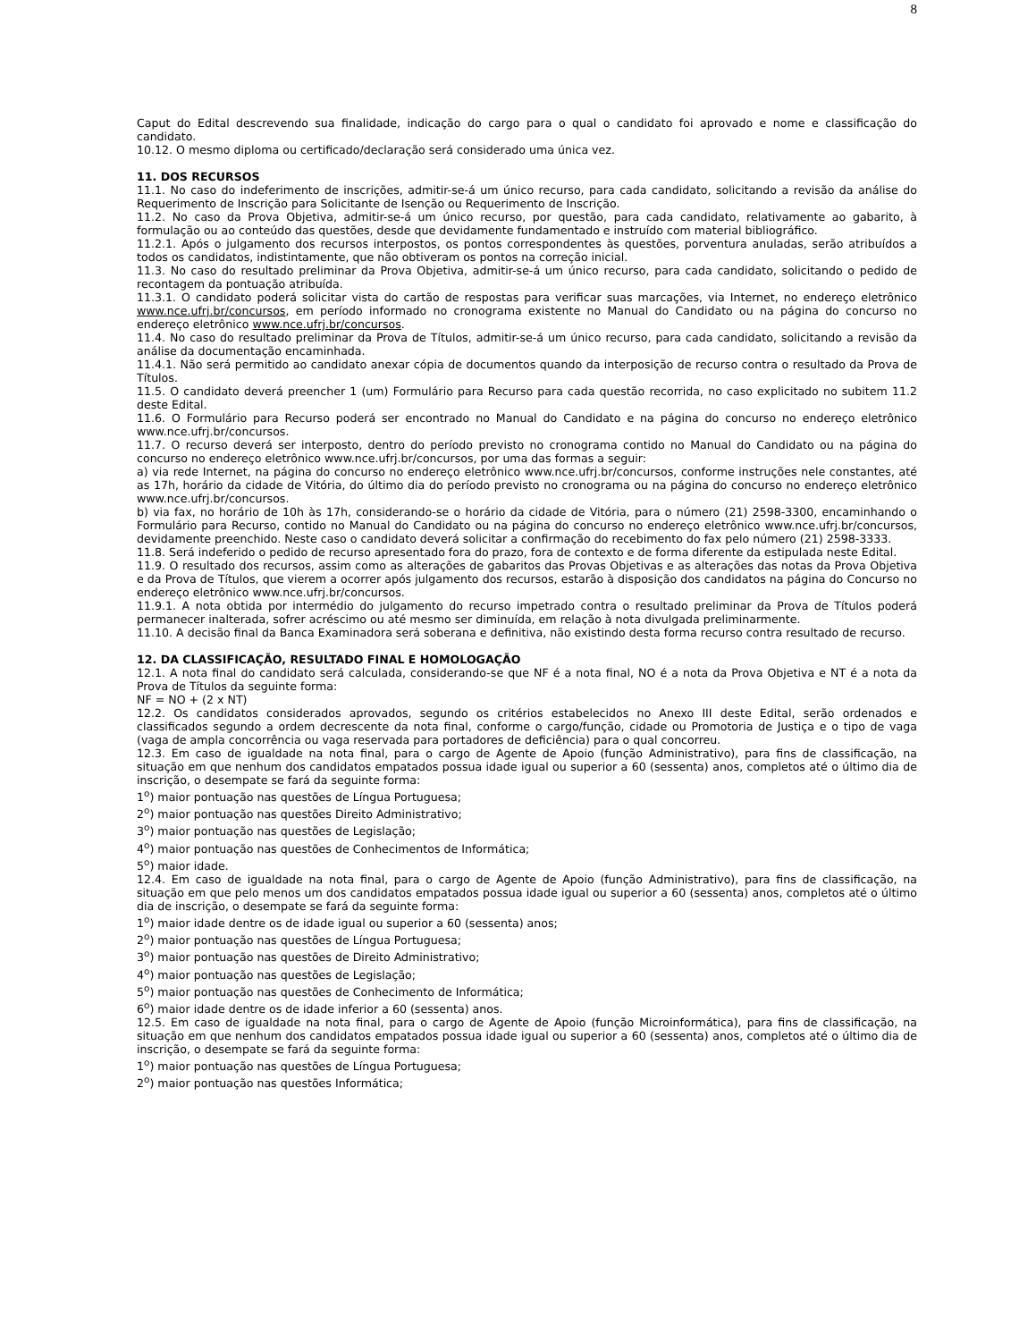8
Caput do Edital descrevendo sua finalidade, indicação do cargo para o qual o candidato foi aprovado e nome e classificação do candidato.
10.12. O mesmo diploma ou certificado/declaração será considerado uma única vez.
11. DOS RECURSOS
11.1. No caso do indeferimento de inscrições, admitir-se-á um único recurso, para cada candidato, solicitando a revisão da análise do Requerimento de Inscrição para Solicitante de Isenção ou Requerimento de Inscrição.
11.2. No caso da Prova Objetiva, admitir-se-á um único recurso, por questão, para cada candidato, relativamente ao gabarito, à formulação ou ao conteúdo das questões, desde que devidamente fundamentado e instruído com material bibliográfico.
11.2.1. Após o julgamento dos recursos interpostos, os pontos correspondentes às questões, porventura anuladas, serão atribuídos a todos os candidatos, indistintamente, que não obtiveram os pontos na correção inicial.
11.3. No caso do resultado preliminar da Prova Objetiva, admitir-se-á um único recurso, para cada candidato, solicitando o pedido de recontagem da pontuação atribuída.
11.3.1. O candidato poderá solicitar vista do cartão de respostas para verificar suas marcações, via Internet, no endereço eletrônico www.nce.ufrj.br/concursos, em período informado no cronograma existente no Manual do Candidato ou na página do concurso no endereço eletrônico www.nce.ufrj.br/concursos.
11.4. No caso do resultado preliminar da Prova de Títulos, admitir-se-á um único recurso, para cada candidato, solicitando a revisão da análise da documentação encaminhada.
11.4.1. Não será permitido ao candidato anexar cópia de documentos quando da interposição de recurso contra o resultado da Prova de Títulos.
11.5. O candidato deverá preencher 1 (um) Formulário para Recurso para cada questão recorrida, no caso explicitado no subitem 11.2 deste Edital.
11.6. O Formulário para Recurso poderá ser encontrado no Manual do Candidato e na página do concurso no endereço eletrônico www.nce.ufrj.br/concursos.
11.7. O recurso deverá ser interposto, dentro do período previsto no cronograma contido no Manual do Candidato ou na página do concurso no endereço eletrônico www.nce.ufrj.br/concursos, por uma das formas a seguir:
a) via rede Internet, na página do concurso no endereço eletrônico www.nce.ufrj.br/concursos, conforme instruções nele constantes, até as 17h, horário da cidade de Vitória, do último dia do período previsto no cronograma ou na página do concurso no endereço eletrônico www.nce.ufrj.br/concursos.
b) via fax, no horário de 10h às 17h, considerando-se o horário da cidade de Vitória, para o número (21) 2598-3300, encaminhando o Formulário para Recurso, contido no Manual do Candidato ou na página do concurso no endereço eletrônico www.nce.ufrj.br/concursos, devidamente preenchido. Neste caso o candidato deverá solicitar a confirmação do recebimento do fax pelo número (21) 2598-3333.
11.8. Será indeferido o pedido de recurso apresentado fora do prazo, fora de contexto e de forma diferente da estipulada neste Edital.
11.9. O resultado dos recursos, assim como as alterações de gabaritos das Provas Objetivas e as alterações das notas da Prova Objetiva e da Prova de Títulos, que vierem a ocorrer após julgamento dos recursos, estarão à disposição dos candidatos na página do Concurso no endereço eletrônico www.nce.ufrj.br/concursos.
11.9.1. A nota obtida por intermédio do julgamento do recurso impetrado contra o resultado preliminar da Prova de Títulos poderá permanecer inalterada, sofrer acréscimo ou até mesmo ser diminuída, em relação à nota divulgada preliminarmente.
11.10. A decisão final da Banca Examinadora será soberana e definitiva, não existindo desta forma recurso contra resultado de recurso.
12. DA CLASSIFICAÇÃO, RESULTADO FINAL E HOMOLOGAÇÃO
12.1. A nota final do candidato será calculada, considerando-se que NF é a nota final, NO é a nota da Prova Objetiva e NT é a nota da Prova de Títulos da seguinte forma:
NF = NO + (2 x NT)
12.2. Os candidatos considerados aprovados, segundo os critérios estabelecidos no Anexo III deste Edital, serão ordenados e classificados segundo a ordem decrescente da nota final, conforme o cargo/função, cidade ou Promotoria de Justiça e o tipo de vaga (vaga de ampla concorrência ou vaga reservada para portadores de deficiência) para o qual concorreu.
12.3. Em caso de igualdade na nota final, para o cargo de Agente de Apoio (função Administrativo), para fins de classificação, na situação em que nenhum dos candidatos empatados possua idade igual ou superior a 60 (sessenta) anos, completos até o último dia de inscrição, o desempate se fará da seguinte forma:
1<sup>o</sup>) maior pontuação nas questões de Língua Portuguesa;
2<sup>o</sup>) maior pontuação nas questões Direito Administrativo;
3<sup>o</sup>) maior pontuação nas questões de Legislação;
4<sup>o</sup>) maior pontuação nas questões de Conhecimentos de Informática;
5<sup>o</sup>) maior idade.
12.4. Em caso de igualdade na nota final, para o cargo de Agente de Apoio (função Administrativo), para fins de classificação, na situação em que pelo menos um dos candidatos empatados possua idade igual ou superior a 60 (sessenta) anos, completos até o último dia de inscrição, o desempate se fará da seguinte forma:
1<sup>o</sup>) maior idade dentre os de idade igual ou superior a 60 (sessenta) anos;
2<sup>o</sup>) maior pontuação nas questões de Língua Portuguesa;
3<sup>o</sup>) maior pontuação nas questões de Direito Administrativo;
4<sup>o</sup>) maior pontuação nas questões de Legislação;
5<sup>o</sup>) maior pontuação nas questões de Conhecimento de Informática;
6<sup>o</sup>) maior idade dentre os de idade inferior a 60 (sessenta) anos.
12.5. Em caso de igualdade na nota final, para o cargo de Agente de Apoio (função Microinformática), para fins de classificação, na situação em que nenhum dos candidatos empatados possua idade igual ou superior a 60 (sessenta) anos, completos até o último dia de inscrição, o desempate se fará da seguinte forma:
1<sup>o</sup>) maior pontuação nas questões de Língua Portuguesa;
2<sup>o</sup>) maior pontuação nas questões Informática;